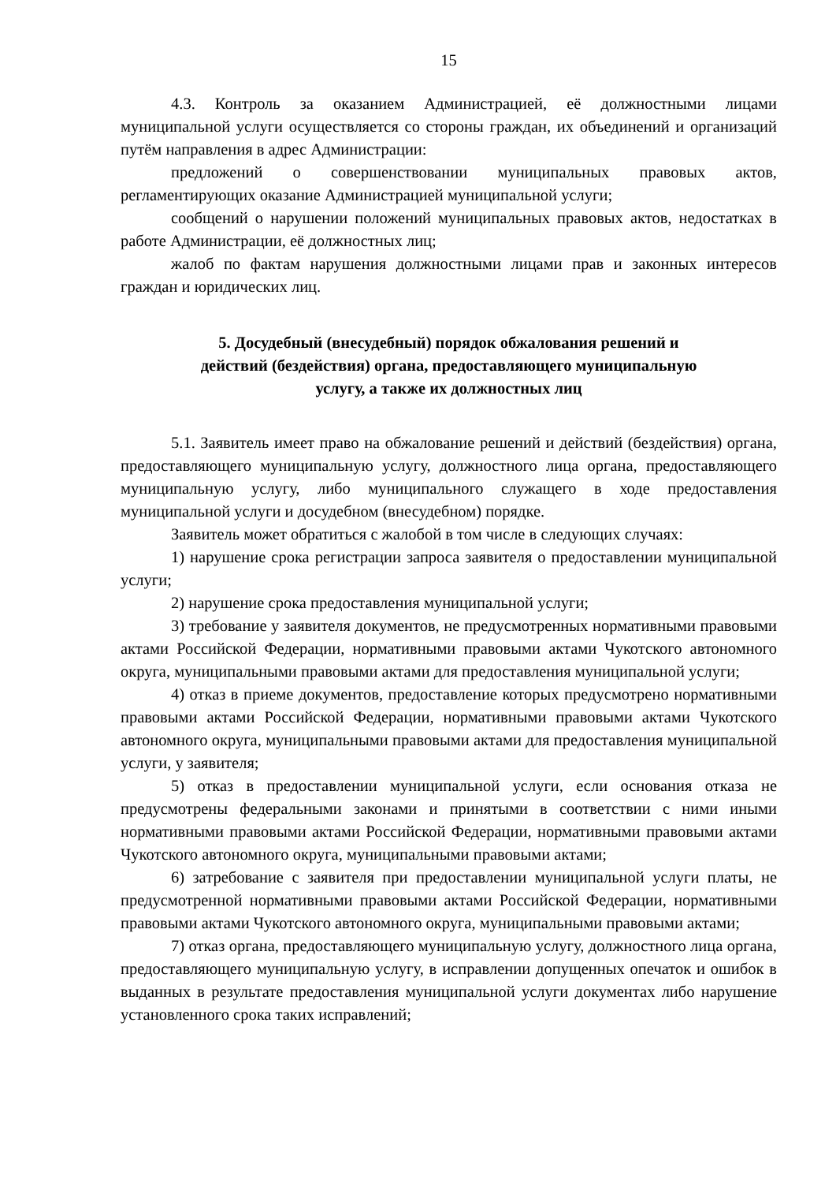15
4.3. Контроль за оказанием Администрацией, её должностными лицами муниципальной услуги осуществляется со стороны граждан, их объединений и организаций путём направления в адрес Администрации:
предложений о совершенствовании муниципальных правовых актов, регламентирующих оказание Администрацией муниципальной услуги;
сообщений о нарушении положений муниципальных правовых актов, недостатках в работе Администрации, её должностных лиц;
жалоб по фактам нарушения должностными лицами прав и законных интересов граждан и юридических лиц.
5. Досудебный (внесудебный) порядок обжалования решений и
действий (бездействия) органа, предоставляющего муниципальную
услугу, а также их должностных лиц
5.1. Заявитель имеет право на обжалование решений и действий (бездействия) органа, предоставляющего муниципальную услугу, должностного лица органа, предоставляющего муниципальную услугу, либо муниципального служащего в ходе предоставления муниципальной услуги и досудебном (внесудебном) порядке.
Заявитель может обратиться с жалобой в том числе в следующих случаях:
1) нарушение срока регистрации запроса заявителя о предоставлении муниципальной услуги;
2) нарушение срока предоставления муниципальной услуги;
3) требование у заявителя документов, не предусмотренных нормативными правовыми актами Российской Федерации, нормативными правовыми актами Чукотского автономного округа, муниципальными правовыми актами для предоставления муниципальной услуги;
4) отказ в приеме документов, предоставление которых предусмотрено нормативными правовыми актами Российской Федерации, нормативными правовыми актами Чукотского автономного округа, муниципальными правовыми актами для предоставления муниципальной услуги, у заявителя;
5) отказ в предоставлении муниципальной услуги, если основания отказа не предусмотрены федеральными законами и принятыми в соответствии с ними иными нормативными правовыми актами Российской Федерации, нормативными правовыми актами Чукотского автономного округа, муниципальными правовыми актами;
6) затребование с заявителя при предоставлении муниципальной услуги платы, не предусмотренной нормативными правовыми актами Российской Федерации, нормативными правовыми актами Чукотского автономного округа, муниципальными правовыми актами;
7) отказ органа, предоставляющего муниципальную услугу, должностного лица органа, предоставляющего муниципальную услугу, в исправлении допущенных опечаток и ошибок в выданных в результате предоставления муниципальной услуги документах либо нарушение установленного срока таких исправлений;